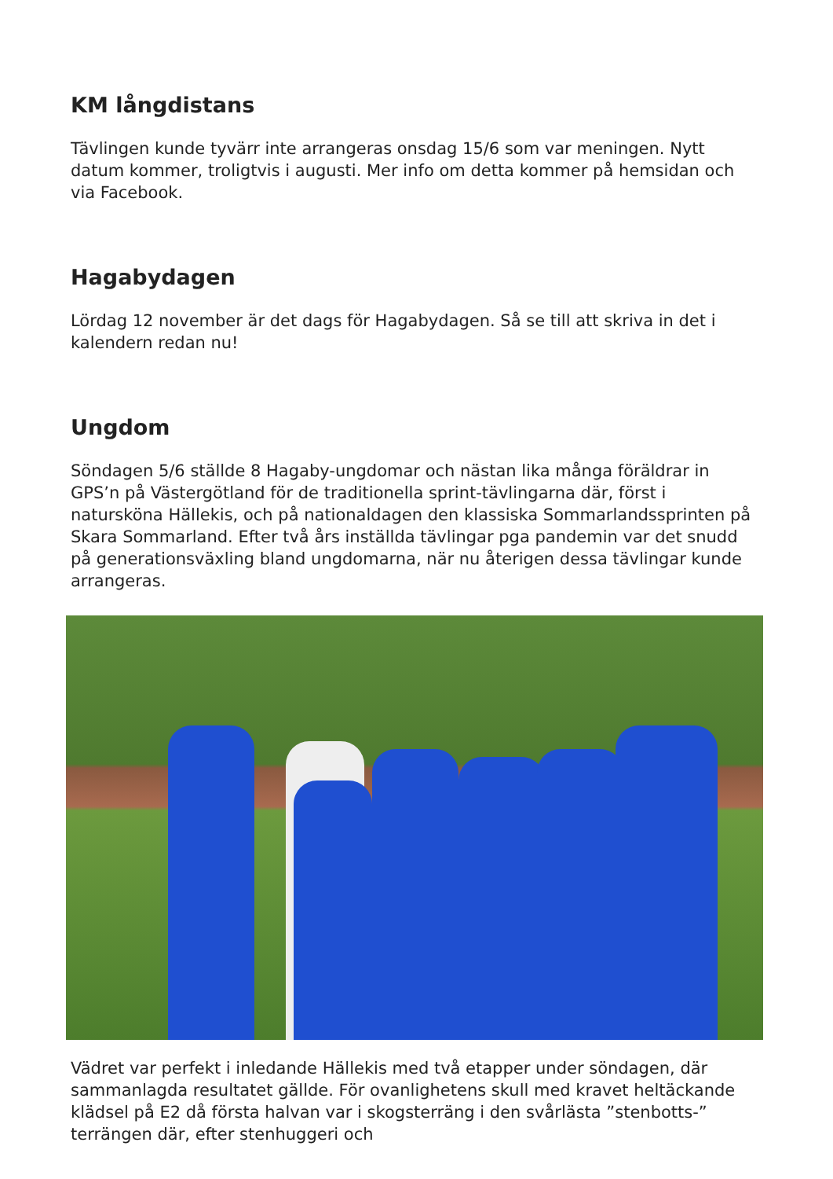KM långdistans
Tävlingen kunde tyvärr inte arrangeras onsdag 15/6 som var meningen. Nytt datum kommer, troligtvis i augusti. Mer info om detta kommer på hemsidan och via Facebook.
Hagabydagen
Lördag 12 november är det dags för Hagabydagen. Så se till att skriva in det i kalendern redan nu!
Ungdom
Söndagen 5/6 ställde 8 Hagaby-ungdomar och nästan lika många föräldrar in GPS’n på Västergötland för de traditionella sprint-tävlingarna där, först i natursköna Hällekis, och på nationaldagen den klassiska Sommarlandssprinten på Skara Sommarland. Efter två års inställda tävlingar pga pandemin var det snudd på generationsväxling bland ungdomarna, när nu återigen dessa tävlingar kunde arrangeras.
Vädret var perfekt i inledande Hällekis med två etapper under söndagen, där sammanlagda resultatet gällde. För ovanlighetens skull med kravet heltäckande klädsel på E2 då första halvan var i skogsterräng i den svårlästa ”stenbotts-” terrängen där, efter stenhuggeri och